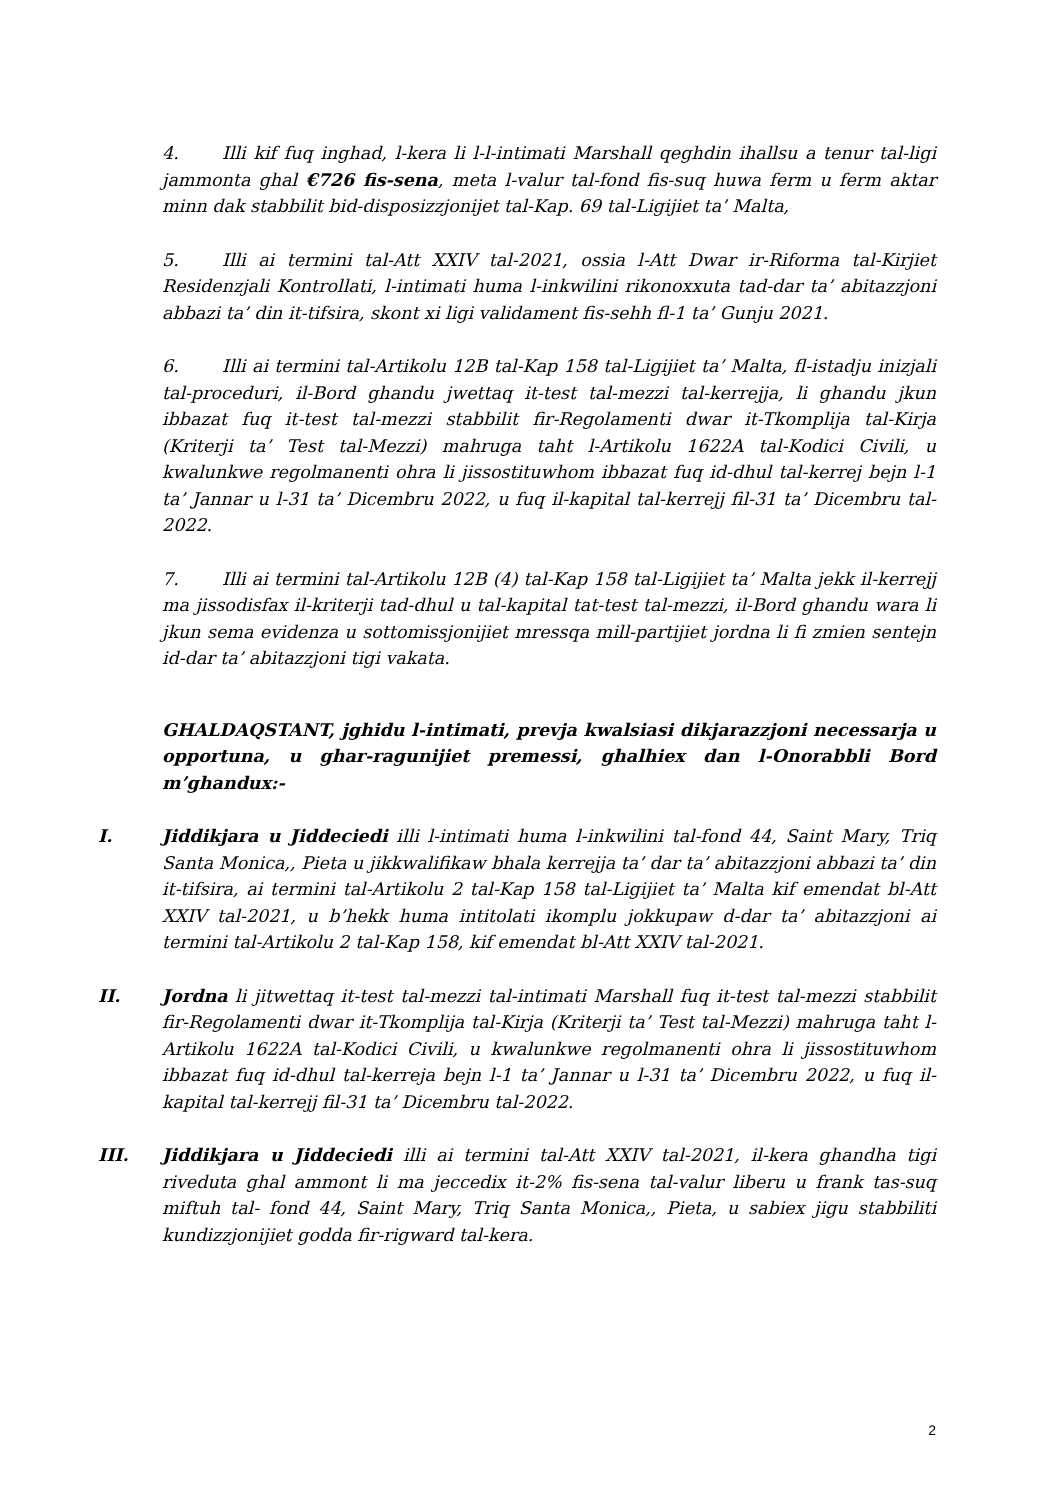4. Illi kif fuq inghad, l-kera li l-l-intimati Marshall qeghdin ihallsu a tenur tal-ligi jammonta ghal €726 fis-sena, meta l-valur tal-fond fis-suq huwa ferm u ferm aktar minn dak stabbilit bid-disposizzjonijet tal-Kap. 69 tal-Ligijiet ta’ Malta,
5. Illi ai termini tal-Att XXIV tal-2021, ossia l-Att Dwar ir-Riforma tal-Kirjiet Residenzjali Kontrollati, l-intimati huma l-inkwilini rikonoxxuta tad-dar ta’ abitazzjoni abbazi ta’ din it-tifsira, skont xi ligi validament fis-sehh fl-1 ta’ Gunju 2021.
6. Illi ai termini tal-Artikolu 12B tal-Kap 158 tal-Ligijiet ta’ Malta, fl-istadju inizjali tal-proceduri, il-Bord ghandu jwettaq it-test tal-mezzi tal-kerrejja, li ghandu jkun ibbazat fuq it-test tal-mezzi stabbilit fir-Regolamenti dwar it-Tkomplija tal-Kirja (Kriterji ta’ Test tal-Mezzi) mahruga taht l-Artikolu 1622A tal-Kodici Civili, u kwalunkwe regolmanenti ohra li jissostituwhom ibbazat fuq id-dhul tal-kerrej bejn l-1 ta’ Jannar u l-31 ta’ Dicembru 2022, u fuq il-kapital tal-kerrejj fil-31 ta’ Dicembru tal-2022.
7. Illi ai termini tal-Artikolu 12B (4) tal-Kap 158 tal-Ligijiet ta’ Malta jekk il-kerrejj ma jissodisfax il-kriterji tad-dhul u tal-kapital tat-test tal-mezzi, il-Bord ghandu wara li jkun sema evidenza u sottomissjonijiet mressqa mill-partijiet jordna li fi zmien sentejn id-dar ta’ abitazzjoni tigi vakata.
GHALDAQSTANT, jghidu l-intimati, prevja kwalsiasi dikjarazzjoni necessarja u opportuna, u ghar-ragunijiet premessi, ghalhiex dan l-Onorabbli Bord m’ghandux:-
I. Jiddikjara u Jiddeciedi illi l-intimati huma l-inkwilini tal-fond 44, Saint Mary, Triq Santa Monica,, Pieta u jikkwalifikaw bhala kerrejja ta’ dar ta’ abitazzjoni abbazi ta’ din it-tifsira, ai termini tal-Artikolu 2 tal-Kap 158 tal-Ligijiet ta’ Malta kif emendat bl-Att XXIV tal-2021, u b’hekk huma intitolati ikomplu jokkupaw d-dar ta’ abitazzjoni ai termini tal-Artikolu 2 tal-Kap 158, kif emendat bl-Att XXIV tal-2021.
II. Jordna li jitwettaq it-test tal-mezzi tal-intimati Marshall fuq it-test tal-mezzi stabbilit fir-Regolamenti dwar it-Tkomplija tal-Kirja (Kriterji ta’ Test tal-Mezzi) mahruga taht l-Artikolu 1622A tal-Kodici Civili, u kwalunkwe regolmanenti ohra li jissostituwhom ibbazat fuq id-dhul tal-kerreja bejn l-1 ta’ Jannar u l-31 ta’ Dicembru 2022, u fuq il-kapital tal-kerrejj fil-31 ta’ Dicembru tal-2022.
III. Jiddikjara u Jiddeciedi illi ai termini tal-Att XXIV tal-2021, il-kera ghandha tigi riveduta ghal ammont li ma jeccedix it-2% fis-sena tal-valur liberu u frank tas-suq miftuh tal- fond 44, Saint Mary, Triq Santa Monica,, Pieta, u sabiex jigu stabbiliti kundizzjonijiet godda fir-rigward tal-kera.
2